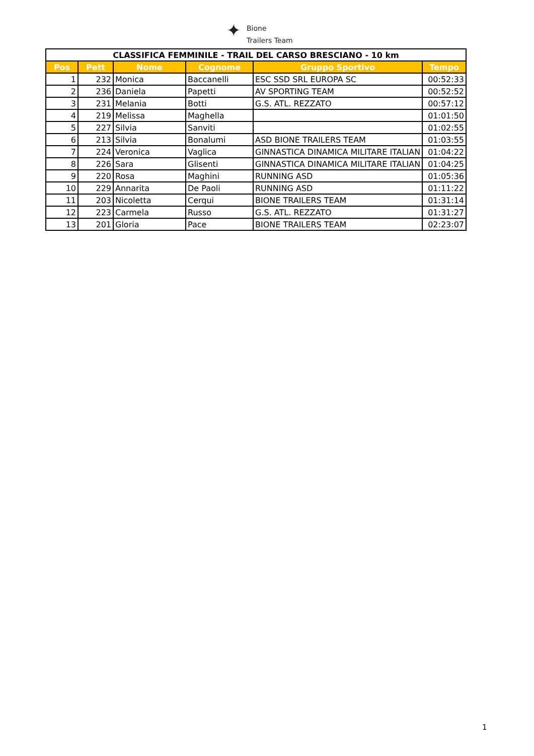✦
Bione
Trailers Team
| CLASSIFICA FEMMINILE - TRAIL DEL CARSO BRESCIANO - 10 km | | | | | |
| Pos | Pett | Nome | Cognome | Gruppo Sportivo | Tempo |
| 1 | 232 | Monica | Baccanelli | ESC SSD SRL EUROPA SC | 00:52:33 |
| 2 | 236 | Daniela | Papetti | AV SPORTING TEAM | 00:52:52 |
| 3 | 231 | Melania | Botti | G.S. ATL. REZZATO | 00:57:12 |
| 4 | 219 | Melissa | Maghella | | 01:01:50 |
| 5 | 227 | Silvia | Sanviti | | 01:02:55 |
| 6 | 213 | Silvia | Bonalumi | ASD BIONE TRAILERS TEAM | 01:03:55 |
| 7 | 224 | Veronica | Vaglica | GINNASTICA DINAMICA MILITARE ITALIAN | 01:04:22 |
| 8 | 226 | Sara | Glisenti | GINNASTICA DINAMICA MILITARE ITALIAN | 01:04:25 |
| 9 | 220 | Rosa | Maghini | RUNNING ASD | 01:05:36 |
| 10 | 229 | Annarita | De Paoli | RUNNING ASD | 01:11:22 |
| 11 | 203 | Nicoletta | Cerqui | BIONE TRAILERS TEAM | 01:31:14 |
| 12 | 223 | Carmela | Russo | G.S. ATL. REZZATO | 01:31:27 |
| 13 | 201 | Gloria | Pace | BIONE TRAILERS TEAM | 02:23:07 |
1